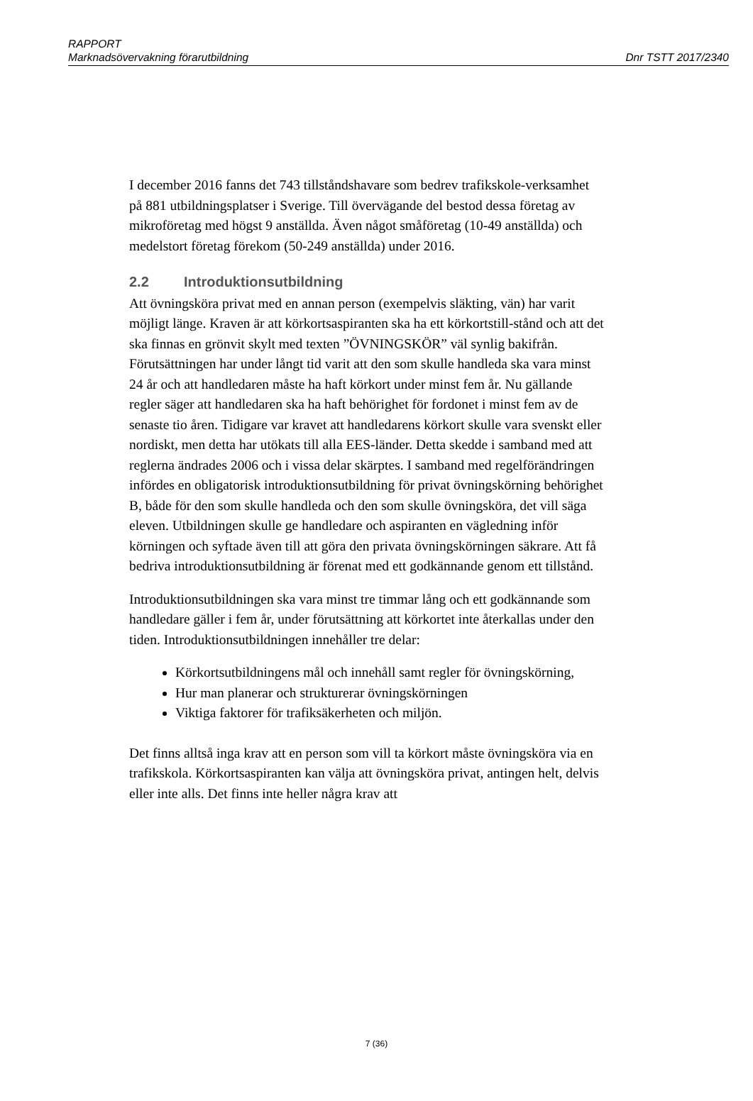RAPPORT
Marknadsövervakning förarutbildning Dnr TSTT 2017/2340
I december 2016 fanns det 743 tillståndshavare som bedrev trafikskole-verksamhet på 881 utbildningsplatser i Sverige. Till övervägande del bestod dessa företag av mikroföretag med högst 9 anställda. Även något småföretag (10-49 anställda) och medelstort företag förekom (50-249 anställda) under 2016.
2.2 Introduktionsutbildning
Att övningsköra privat med en annan person (exempelvis släkting, vän) har varit möjligt länge. Kraven är att körkortsaspiranten ska ha ett körkortstill-stånd och att det ska finnas en grönvit skylt med texten ”ÖVNINGSKÖR” väl synlig bakifrån. Förutsättningen har under långt tid varit att den som skulle handleda ska vara minst 24 år och att handledaren måste ha haft körkort under minst fem år. Nu gällande regler säger att handledaren ska ha haft behörighet för fordonet i minst fem av de senaste tio åren. Tidigare var kravet att handledarens körkort skulle vara svenskt eller nordiskt, men detta har utökats till alla EES-länder. Detta skedde i samband med att reglerna ändrades 2006 och i vissa delar skärptes. I samband med regelförändringen infördes en obligatorisk introduktionsutbildning för privat övningskörning behörighet B, både för den som skulle handleda och den som skulle övningsköra, det vill säga eleven. Utbildningen skulle ge handledare och aspiranten en vägledning inför körningen och syftade även till att göra den privata övningskörningen säkrare. Att få bedriva introduktionsutbildning är förenat med ett godkännande genom ett tillstånd.
Introduktionsutbildningen ska vara minst tre timmar lång och ett godkännande som handledare gäller i fem år, under förutsättning att körkortet inte återkallas under den tiden. Introduktionsutbildningen innehåller tre delar:
Körkortsutbildningens mål och innehåll samt regler för övningskörning,
Hur man planerar och strukturerar övningskörningen
Viktiga faktorer för trafiksäkerheten och miljön.
Det finns alltså inga krav att en person som vill ta körkort måste övningsköra via en trafikskola. Körkortsaspiranten kan välja att övningsköra privat, antingen helt, delvis eller inte alls. Det finns inte heller några krav att
7 (36)